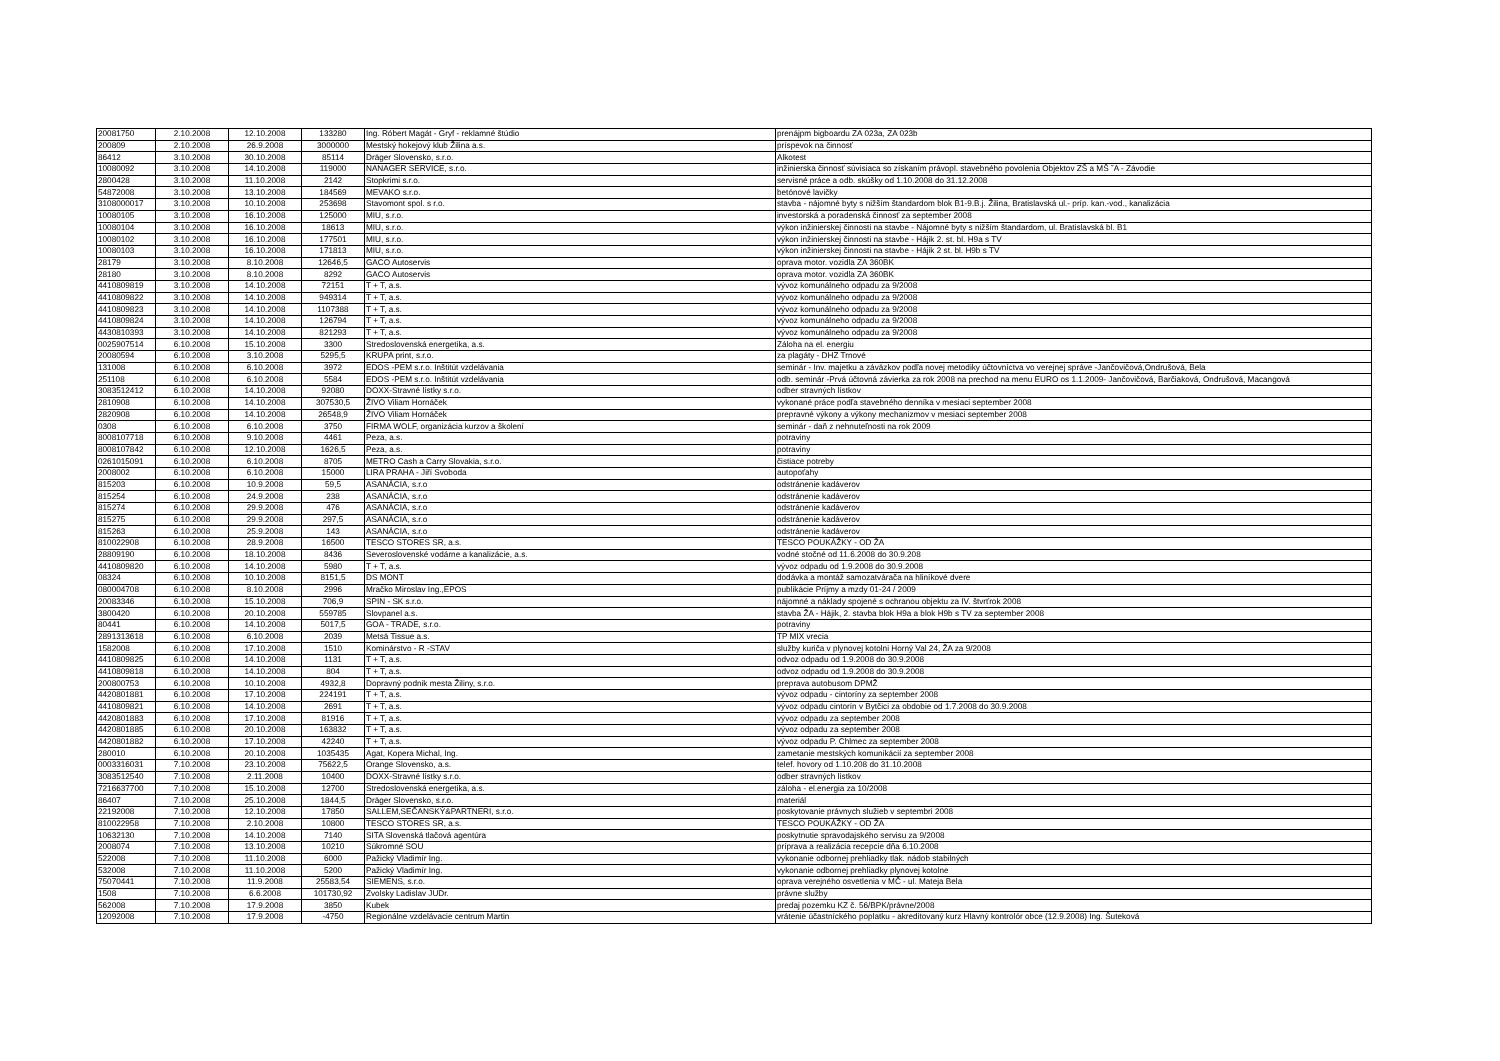| 20081750 | 2.10.2008 | 12.10.2008 | 133280 | Ing. Róbert Magát - Gryf - reklamné štúdio | prenájpm bigboardu ZA 023a, ZA 023b |
| 200809 | 2.10.2008 | 26.9.2008 | 3000000 | Mestský hokejový klub Žilina a.s. | príspevok na činnosť |
| 86412 | 3.10.2008 | 30.10.2008 | 85114 | Dräger Slovensko, s.r.o. | Alkotest |
| 10080092 | 3.10.2008 | 14.10.2008 | 119000 | NANAGER SERVICE, s.r.o. | inžinierska činnosť súvisiaca so získaním právopl. stavebného povolenia Objektov ZŠ a MŠ ˇA - Závodie |
| 2800428 | 3.10.2008 | 11.10.2008 | 2142 | Stopkrimi s.r.o. | servisné práce a odb. skúšky od 1.10.2008 do 31.12.2008 |
| 54872008 | 3.10.2008 | 13.10.2008 | 184569 | MEVAKO s.r.o. | betónové lavičky |
| 3108000017 | 3.10.2008 | 10.10.2008 | 253698 | Stavomont spol. s r.o. | stavba - nájomné byty s nižším štandardom blok B1-9.B.j. Žilina, Bratislavská ul.- príp. kan.-vod., kanalizácia |
| 10080105 | 3.10.2008 | 16.10.2008 | 125000 | MIU, s.r.o. | investorská a poradenská činnosť za september 2008 |
| 10080104 | 3.10.2008 | 16.10.2008 | 18613 | MIU, s.r.o. | výkon inžinierskej činnosti na stavbe - Nájomné byty s nižším štandardom, ul. Bratislavská bl. B1 |
| 10080102 | 3.10.2008 | 16.10.2008 | 177501 | MIU, s.r.o. | výkon inžinierskej činnosti na stavbe - Hájik 2. st. bl. H9a s TV |
| 10080103 | 3.10.2008 | 16.10.2008 | 171813 | MIU, s.r.o. | výkon inžinierskej činnosti na stavbe - Hájik 2 st. bl. H9b s TV |
| 28179 | 3.10.2008 | 8.10.2008 | 12646,5 | GACO Autoservis | oprava motor. vozidla ZA 360BK |
| 28180 | 3.10.2008 | 8.10.2008 | 8292 | GACO Autoservis | oprava motor. vozidla ZA 360BK |
| 4410809819 | 3.10.2008 | 14.10.2008 | 72151 | T + T, a.s. | vývoz komunálneho odpadu za 9/2008 |
| 4410809822 | 3.10.2008 | 14.10.2008 | 949314 | T + T, a.s. | vývoz komunálneho odpadu za 9/2008 |
| 4410809823 | 3.10.2008 | 14.10.2008 | 1107388 | T + T, a.s. | vývoz komunálneho odpadu za 9/2008 |
| 4410809824 | 3.10.2008 | 14.10.2008 | 126794 | T + T, a.s. | vývoz komunálneho odpadu za 9/2008 |
| 4430810393 | 3.10.2008 | 14.10.2008 | 821293 | T + T, a.s. | vývoz komunálneho odpadu za 9/2008 |
| 0025907514 | 6.10.2008 | 15.10.2008 | 3300 | Stredoslovenská energetika, a.s. | Záloha na el. energiu |
| 20080594 | 6.10.2008 | 3.10.2008 | 5295,5 | KRUPA print, s.r.o. | za plagáty - DHZ Trnové |
| 131008 | 6.10.2008 | 6.10.2008 | 3972 | EDOS -PEM s.r.o. Inštitút vzdelávania | seminár - Inv. majetku a záväzkov podľa novej metodiky účtovníctva vo verejnej správe -Jančovičová,Ondrušová, Bela |
| 251108 | 6.10.2008 | 6.10.2008 | 5584 | EDOS -PEM s.r.o. Inštitút vzdelávania | odb. seminár -Prvá účtovná závierka za rok 2008 na prechod na menu EURO os 1.1.2009- Jančovičová, Barčiaková, Ondrušová, Macangová |
| 3083512412 | 6.10.2008 | 14.10.2008 | 92080 | DOXX-Stravné lístky s.r.o. | odber stravných lístkov |
| 2810908 | 6.10.2008 | 14.10.2008 | 307530,5 | ŽIVO Viliam Hornáček | vykonané práce podľa stavebného denníka v mesiaci september 2008 |
| 2820908 | 6.10.2008 | 14.10.2008 | 26548,9 | ŽIVO Viliam Hornáček | prepravné výkony a výkony mechanizmov v mesiaci september 2008 |
| 0308 | 6.10.2008 | 6.10.2008 | 3750 | FIRMA WOLF, organizácia kurzov a školení | seminár - daň z nehnuteľnosti na rok 2009 |
| 8008107718 | 6.10.2008 | 9.10.2008 | 4461 | Peza, a.s. | potraviny |
| 8008107842 | 6.10.2008 | 12.10.2008 | 1626,5 | Peza, a.s. | potraviny |
| 0261015091 | 6.10.2008 | 6.10.2008 | 8705 | METRO Cash a Carry Slovakia, s.r.o. | čistiace potreby |
| 2008002 | 6.10.2008 | 6.10.2008 | 15000 | LIRA PRAHA - Jiří Svoboda | autopoťahy |
| 815203 | 6.10.2008 | 10.9.2008 | 59,5 | ASANÁCIA, s.r.o | odstránenie kadáverov |
| 815254 | 6.10.2008 | 24.9.2008 | 238 | ASANÁCIA, s.r.o | odstránenie kadáverov |
| 815274 | 6.10.2008 | 29.9.2008 | 476 | ASANÁCIA, s.r.o | odstránenie kadáverov |
| 815275 | 6.10.2008 | 29.9.2008 | 297,5 | ASANÁCIA, s.r.o | odstránenie kadáverov |
| 815263 | 6.10.2008 | 25.9.2008 | 143 | ASANÁCIA, s.r.o | odstránenie kadáverov |
| 810022908 | 6.10.2008 | 28.9.2008 | 16500 | TESCO STORES SR, a.s. | TESCO POUKÁŽKY - OD ŽA |
| 28809190 | 6.10.2008 | 18.10.2008 | 8436 | Severoslovenské vodárne a kanalizácie, a.s. | vodné stočné od 11.6.2008 do 30.9.208 |
| 4410809820 | 6.10.2008 | 14.10.2008 | 5980 | T + T, a.s. | vývoz odpadu od 1.9.2008 do 30.9.2008 |
| 08324 | 6.10.2008 | 10.10.2008 | 8151,5 | DS MONT | dodávka a montáž samozatvárača na hliníkové dvere |
| 080004708 | 6.10.2008 | 8.10.2008 | 2996 | Mračko Miroslav Ing.,EPOS | publikácie Príjmy a mzdy 01-24 / 2009 |
| 20083346 | 6.10.2008 | 15.10.2008 | 706,9 | SPIN - SK s.r.o. | nájomné a náklady spojené s ochranou objektu za IV. štvrťrok 2008 |
| 3800420 | 6.10.2008 | 20.10.2008 | 559785 | Slovpanel a.s. | stavba ŽA - Hájik, 2. stavba blok H9a a blok H9b s TV za september 2008 |
| 80441 | 6.10.2008 | 14.10.2008 | 5017,5 | GOA - TRADE, s.r.o. | potraviny |
| 2891313618 | 6.10.2008 | 6.10.2008 | 2039 | Metsä Tissue a.s. | TP MIX vrecia |
| 1582008 | 6.10.2008 | 17.10.2008 | 1510 | Kominárstvo - R -STAV | služby kuriča v plynovej kotolni Horný Val 24, ŽA za 9/2008 |
| 4410809825 | 6.10.2008 | 14.10.2008 | 1131 | T + T, a.s. | odvoz odpadu od 1.9.2008 do 30.9.2008 |
| 4410809818 | 6.10.2008 | 14.10.2008 | 804 | T + T, a.s. | odvoz odpadu od 1.9.2008 do 30.9.2008 |
| 200800753 | 6.10.2008 | 10.10.2008 | 4932,8 | Dopravný podnik mesta Žiliny, s.r.o. | preprava autobusom DPMŽ |
| 4420801881 | 6.10.2008 | 17.10.2008 | 224191 | T + T, a.s. | vývoz odpadu - cintoríny za september 2008 |
| 4410809821 | 6.10.2008 | 14.10.2008 | 2691 | T + T, a.s. | vývoz odpadu cintorín v Bytčici za obdobie od 1.7.2008 do 30.9.2008 |
| 4420801883 | 6.10.2008 | 17.10.2008 | 81916 | T + T, a.s. | vývoz odpadu za september 2008 |
| 4420801885 | 6.10.2008 | 20.10.2008 | 163832 | T + T, a.s. | vývoz odpadu za september 2008 |
| 4420801882 | 6.10.2008 | 17.10.2008 | 42240 | T + T, a.s. | vývoz odpadu P. Chlmec za september 2008 |
| 280010 | 6.10.2008 | 20.10.2008 | 1035435 | Agat, Kopera Michal, Ing. | zametanie mestských komunikácií za september 2008 |
| 0003316031 | 7.10.2008 | 23.10.2008 | 75622,5 | Orange Slovensko, a.s. | telef. hovory od 1.10.208 do 31.10.2008 |
| 3083512540 | 7.10.2008 | 2.11.2008 | 10400 | DOXX-Stravné lístky s.r.o. | odber stravných lístkov |
| 7216637700 | 7.10.2008 | 15.10.2008 | 12700 | Stredoslovenská energetika, a.s. | záloha - el.energia za 10/2008 |
| 86407 | 7.10.2008 | 25.10.2008 | 1844,5 | Dräger Slovensko, s.r.o. | materiál |
| 22192008 | 7.10.2008 | 12.10.2008 | 17850 | SALLEM,SEČANSKÝ&PARTNERI, s.r.o. | poskytovanie právnych služieb v septembri 2008 |
| 810022958 | 7.10.2008 | 2.10.2008 | 10800 | TESCO STORES SR, a.s. | TESCO POUKÁŽKY - OD ŽA |
| 10632130 | 7.10.2008 | 14.10.2008 | 7140 | SITA Slovenská tlačová agentúra | poskytnutie spravodajského servisu za 9/2008 |
| 2008074 | 7.10.2008 | 13.10.2008 | 10210 | Súkromné SOU | príprava a realizácia recepcie dňa 6.10.2008 |
| 522008 | 7.10.2008 | 11.10.2008 | 6000 | Pažický Vladimír Ing. | vykonanie odbornej prehliadky tlak. nádob stabilných |
| 532008 | 7.10.2008 | 11.10.2008 | 5200 | Pažický Vladimír Ing. | vykonanie odbornej prehliadky plynovej kotolne |
| 75070441 | 7.10.2008 | 11.9.2008 | 25583,54 | SIEMENS, s.r.o. | oprava verejného osvetlenia v MČ - ul. Mateja Bela |
| 1508 | 7.10.2008 | 6.6.2008 | 101730,92 | Zvolsky Ladislav JUDr. | právne služby |
| 562008 | 7.10.2008 | 17.9.2008 | 3850 | Kubek | predaj pozemku KZ č. 56/BPK/právne/2008 |
| 12092008 | 7.10.2008 | 17.9.2008 | -4750 | Regionálne vzdelávacie centrum Martin | vrátenie účastníckého poplatku - akreditovaný kurz Hlavný kontrolór obce (12.9.2008) Ing. Šuteková |